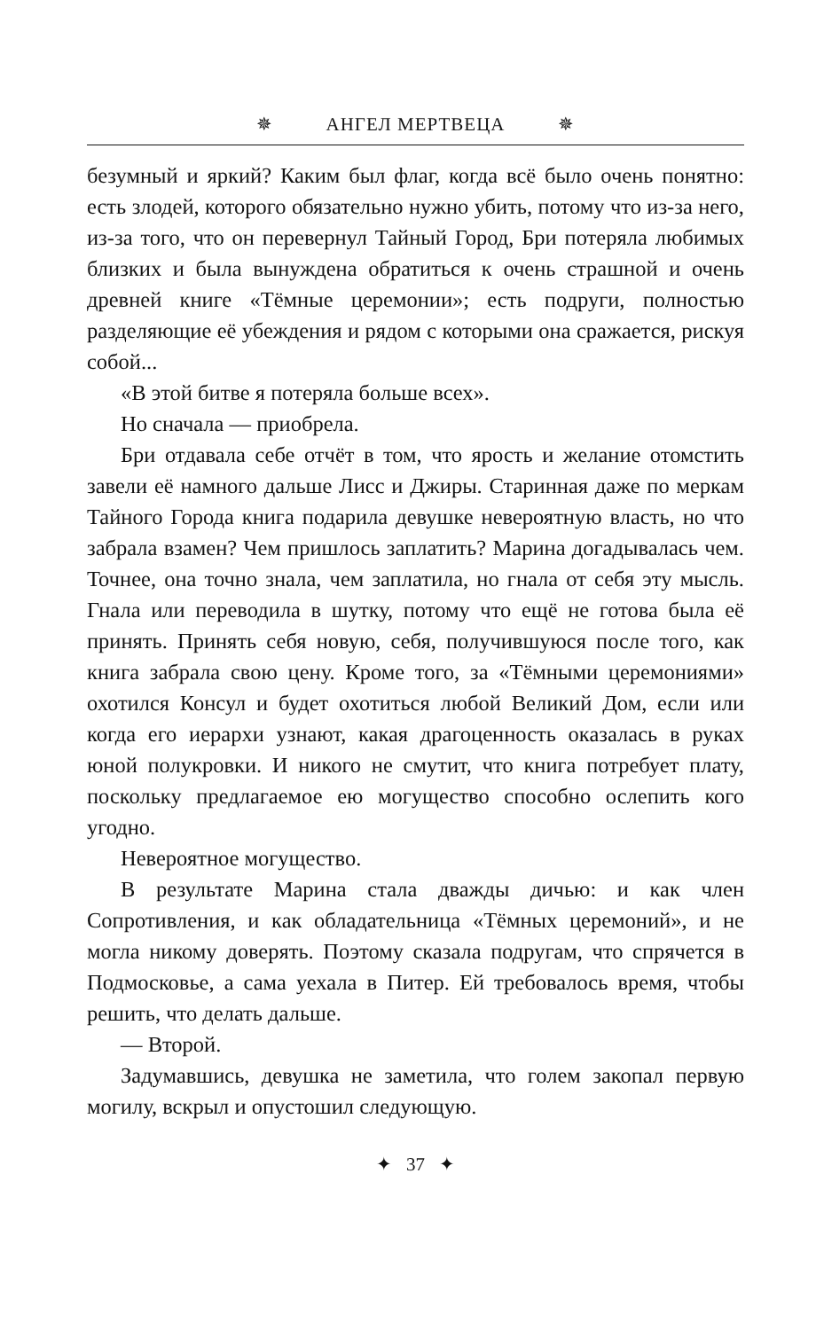✵ АНГЕЛ МЕРТВЕЦА ✵
безумный и яркий? Каким был флаг, когда всё было очень понятно: есть злодей, которого обязательно нужно убить, потому что из-за него, из-за того, что он перевернул Тайный Город, Бри потеряла любимых близких и была вынуждена обратиться к очень страшной и очень древней книге «Тёмные церемонии»; есть подруги, полностью разделяющие её убеждения и рядом с которыми она сражается, рискуя собой...
«В этой битве я потеряла больше всех».
Но сначала — приобрела.
Бри отдавала себе отчёт в том, что ярость и желание отомстить завели её намного дальше Лисс и Джиры. Старинная даже по меркам Тайного Города книга подарила девушке невероятную власть, но что забрала взамен? Чем пришлось заплатить? Марина догадывалась чем. Точнее, она точно знала, чем заплатила, но гнала от себя эту мысль. Гнала или переводила в шутку, потому что ещё не готова была её принять. Принять себя новую, себя, получившуюся после того, как книга забрала свою цену. Кроме того, за «Тёмными церемониями» охотился Консул и будет охотиться любой Великий Дом, если или когда его иерархи узнают, какая драгоценность оказалась в руках юной полукровки. И никого не смутит, что книга потребует плату, поскольку предлагаемое ею могущество способно ослепить кого угодно.
Невероятное могущество.
В результате Марина стала дважды дичью: и как член Сопротивления, и как обладательница «Тёмных церемоний», и не могла никому доверять. Поэтому сказала подругам, что спрячется в Подмосковье, а сама уехала в Питер. Ей требовалось время, чтобы решить, что делать дальше.
— Второй.
Задумавшись, девушка не заметила, что голем закопал первую могилу, вскрыл и опустошил следующую.
✦ 37 ✦